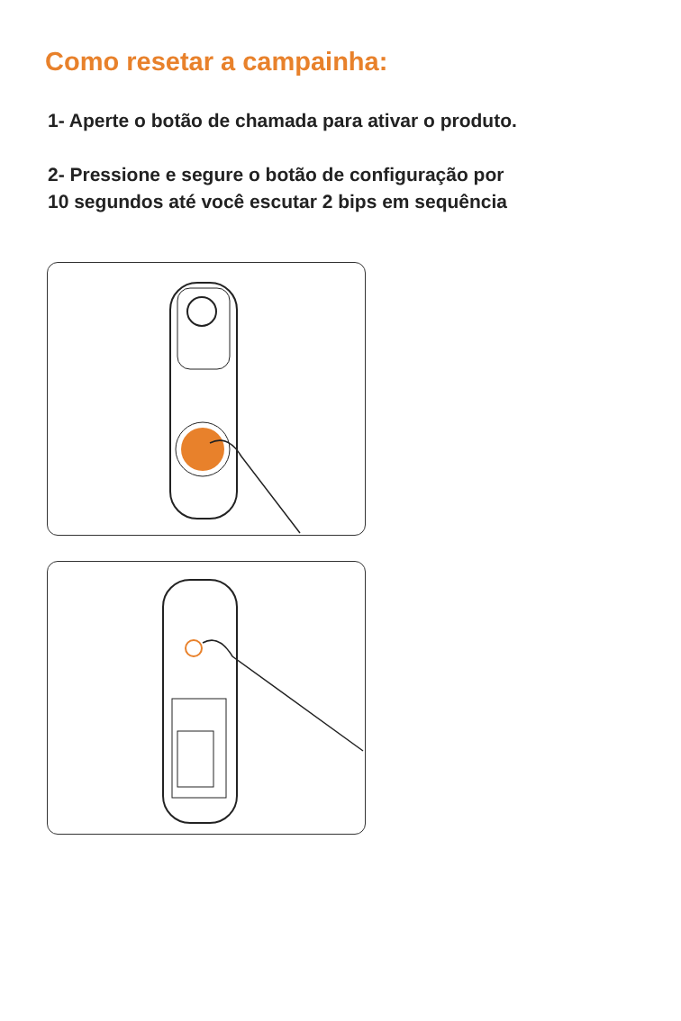Como resetar a campainha:
1- Aperte o botão de chamada para ativar o produto.
2- Pressione e segure o botão de configuração por
10 segundos até você escutar 2 bips em sequência